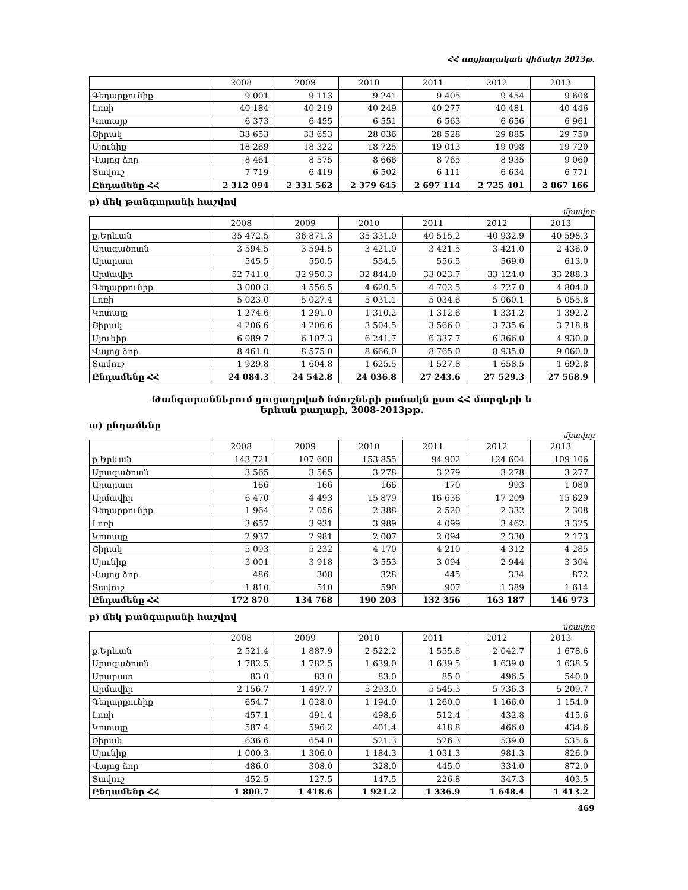ՀՀ սոցիալական վիճակը 2013թ.
| | 2008 | 2009 | 2010 | 2011 | 2012 | 2013 |
| --- | --- | --- | --- | --- | --- | --- |
| Գեղարքունիք | 9 001 | 9 113 | 9 241 | 9 405 | 9 454 | 9 608 |
| Լոռի | 40 184 | 40 219 | 40 249 | 40 277 | 40 481 | 40 446 |
| Կոտայք | 6 373 | 6 455 | 6 551 | 6 563 | 6 656 | 6 961 |
| Շիրակ | 33 653 | 33 653 | 28 036 | 28 528 | 29 885 | 29 750 |
| Սյունիք | 18 269 | 18 322 | 18 725 | 19 013 | 19 098 | 19 720 |
| Վայոց ձոր | 8 461 | 8 575 | 8 666 | 8 765 | 8 935 | 9 060 |
| Տավուշ | 7 719 | 6 419 | 6 502 | 6 111 | 6 634 | 6 771 |
| Ընդամենը ՀՀ | 2 312 094 | 2 331 562 | 2 379 645 | 2 697 114 | 2 725 401 | 2 867 166 |
բ) մեկ թանգարանի հաշվով
միավոր
| | 2008 | 2009 | 2010 | 2011 | 2012 | 2013 |
| --- | --- | --- | --- | --- | --- | --- |
| ք.Երևան | 35 472.5 | 36 871.3 | 35 331.0 | 40 515.2 | 40 932.9 | 40 598.3 |
| Արագածոտն | 3 594.5 | 3 594.5 | 3 421.0 | 3 421.5 | 3 421.0 | 2 436.0 |
| Արարատ | 545.5 | 550.5 | 554.5 | 556.5 | 569.0 | 613.0 |
| Արմավիր | 52 741.0 | 32 950.3 | 32 844.0 | 33 023.7 | 33 124.0 | 33 288.3 |
| Գեղարքունիք | 3 000.3 | 4 556.5 | 4 620.5 | 4 702.5 | 4 727.0 | 4 804.0 |
| Լոռի | 5 023.0 | 5 027.4 | 5 031.1 | 5 034.6 | 5 060.1 | 5 055.8 |
| Կոտայք | 1 274.6 | 1 291.0 | 1 310.2 | 1 312.6 | 1 331.2 | 1 392.2 |
| Շիրակ | 4 206.6 | 4 206.6 | 3 504.5 | 3 566.0 | 3 735.6 | 3 718.8 |
| Սյունիք | 6 089.7 | 6 107.3 | 6 241.7 | 6 337.7 | 6 366.0 | 4 930.0 |
| Վայոց ձոր | 8 461.0 | 8 575.0 | 8 666.0 | 8 765.0 | 8 935.0 | 9 060.0 |
| Տավուշ | 1 929.8 | 1 604.8 | 1 625.5 | 1 527.8 | 1 658.5 | 1 692.8 |
| Ընդամենը ՀՀ | 24 084.3 | 24 542.8 | 24 036.8 | 27 243.6 | 27 529.3 | 27 568.9 |
Թանգարաններում ցուցադրված նմուշների քանակն ըստ ՀՀ մարզերի և
Երևան քաղաքի, 2008-2013թթ.
ա) ընդամենը
միավոր
| | 2008 | 2009 | 2010 | 2011 | 2012 | 2013 |
| --- | --- | --- | --- | --- | --- | --- |
| ք.Երևան | 143 721 | 107 608 | 153 855 | 94 902 | 124 604 | 109 106 |
| Արագածոտն | 3 565 | 3 565 | 3 278 | 3 279 | 3 278 | 3 277 |
| Արարատ | 166 | 166 | 166 | 170 | 993 | 1 080 |
| Արմավիր | 6 470 | 4 493 | 15 879 | 16 636 | 17 209 | 15 629 |
| Գեղարքունիք | 1 964 | 2 056 | 2 388 | 2 520 | 2 332 | 2 308 |
| Լոռի | 3 657 | 3 931 | 3 989 | 4 099 | 3 462 | 3 325 |
| Կոտայք | 2 937 | 2 981 | 2 007 | 2 094 | 2 330 | 2 173 |
| Շիրակ | 5 093 | 5 232 | 4 170 | 4 210 | 4 312 | 4 285 |
| Սյունիք | 3 001 | 3 918 | 3 553 | 3 094 | 2 944 | 3 304 |
| Վայոց ձոր | 486 | 308 | 328 | 445 | 334 | 872 |
| Տավուշ | 1 810 | 510 | 590 | 907 | 1 389 | 1 614 |
| Ընդամենը ՀՀ | 172 870 | 134 768 | 190 203 | 132 356 | 163 187 | 146 973 |
բ) մեկ թանգարանի հաշվով
միավոր
| | 2008 | 2009 | 2010 | 2011 | 2012 | 2013 |
| --- | --- | --- | --- | --- | --- | --- |
| ք.Երևան | 2 521.4 | 1 887.9 | 2 522.2 | 1 555.8 | 2 042.7 | 1 678.6 |
| Արագածոտն | 1 782.5 | 1 782.5 | 1 639.0 | 1 639.5 | 1 639.0 | 1 638.5 |
| Արարատ | 83.0 | 83.0 | 83.0 | 85.0 | 496.5 | 540.0 |
| Արմավիր | 2 156.7 | 1 497.7 | 5 293.0 | 5 545.3 | 5 736.3 | 5 209.7 |
| Գեղարքունիք | 654.7 | 1 028.0 | 1 194.0 | 1 260.0 | 1 166.0 | 1 154.0 |
| Լոռի | 457.1 | 491.4 | 498.6 | 512.4 | 432.8 | 415.6 |
| Կոտայք | 587.4 | 596.2 | 401.4 | 418.8 | 466.0 | 434.6 |
| Շիրակ | 636.6 | 654.0 | 521.3 | 526.3 | 539.0 | 535.6 |
| Սյունիք | 1 000.3 | 1 306.0 | 1 184.3 | 1 031.3 | 981.3 | 826.0 |
| Վայոց ձոր | 486.0 | 308.0 | 328.0 | 445.0 | 334.0 | 872.0 |
| Տավուշ | 452.5 | 127.5 | 147.5 | 226.8 | 347.3 | 403.5 |
| Ընդամենը ՀՀ | 1 800.7 | 1 418.6 | 1 921.2 | 1 336.9 | 1 648.4 | 1 413.2 |
469